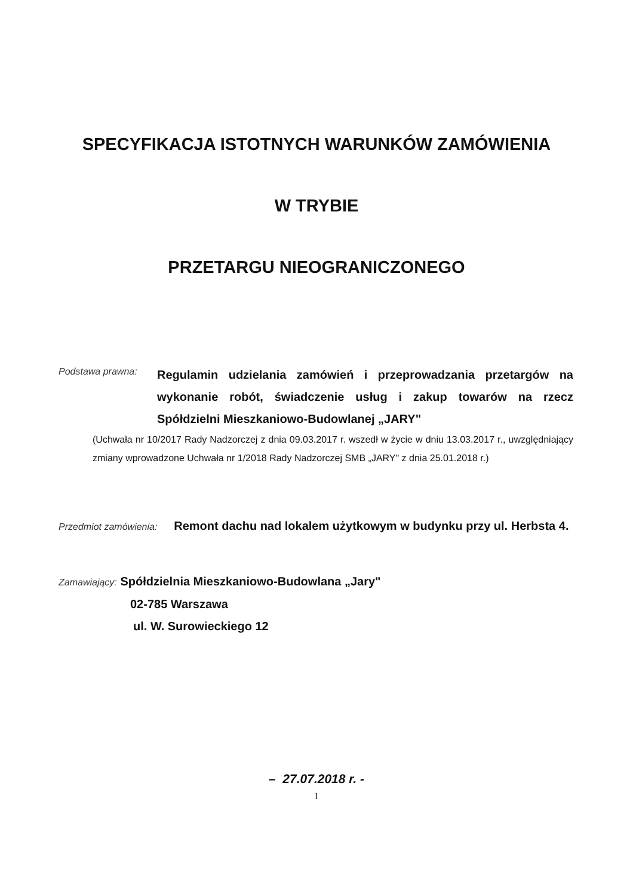SPECYFIKACJA ISTOTNYCH WARUNKÓW ZAMÓWIENIA
W TRYBIE
PRZETARGU NIEOGRANICZONEGO
Podstawa prawna:
Regulamin udzielania zamówień i przeprowadzania przetargów na wykonanie robót, świadczenie usług i zakup towarów na rzecz Spółdzielni Mieszkaniowo-Budowlanej „JARY"
(Uchwała nr 10/2017 Rady Nadzorczej z dnia 09.03.2017 r. wszedł w życie w dniu 13.03.2017 r., uwzględniający zmiany wprowadzone Uchwała nr 1/2018 Rady Nadzorczej SMB „JARY" z dnia 25.01.2018 r.)
Przedmiot zamówienia: Remont dachu nad lokalem użytkowym w budynku przy ul. Herbsta 4.
Zamawiający: Spółdzielnia Mieszkaniowo-Budowlana „Jary"
02-785 Warszawa
ul. W. Surowieckiego 12
– 27.07.2018 r. -
1